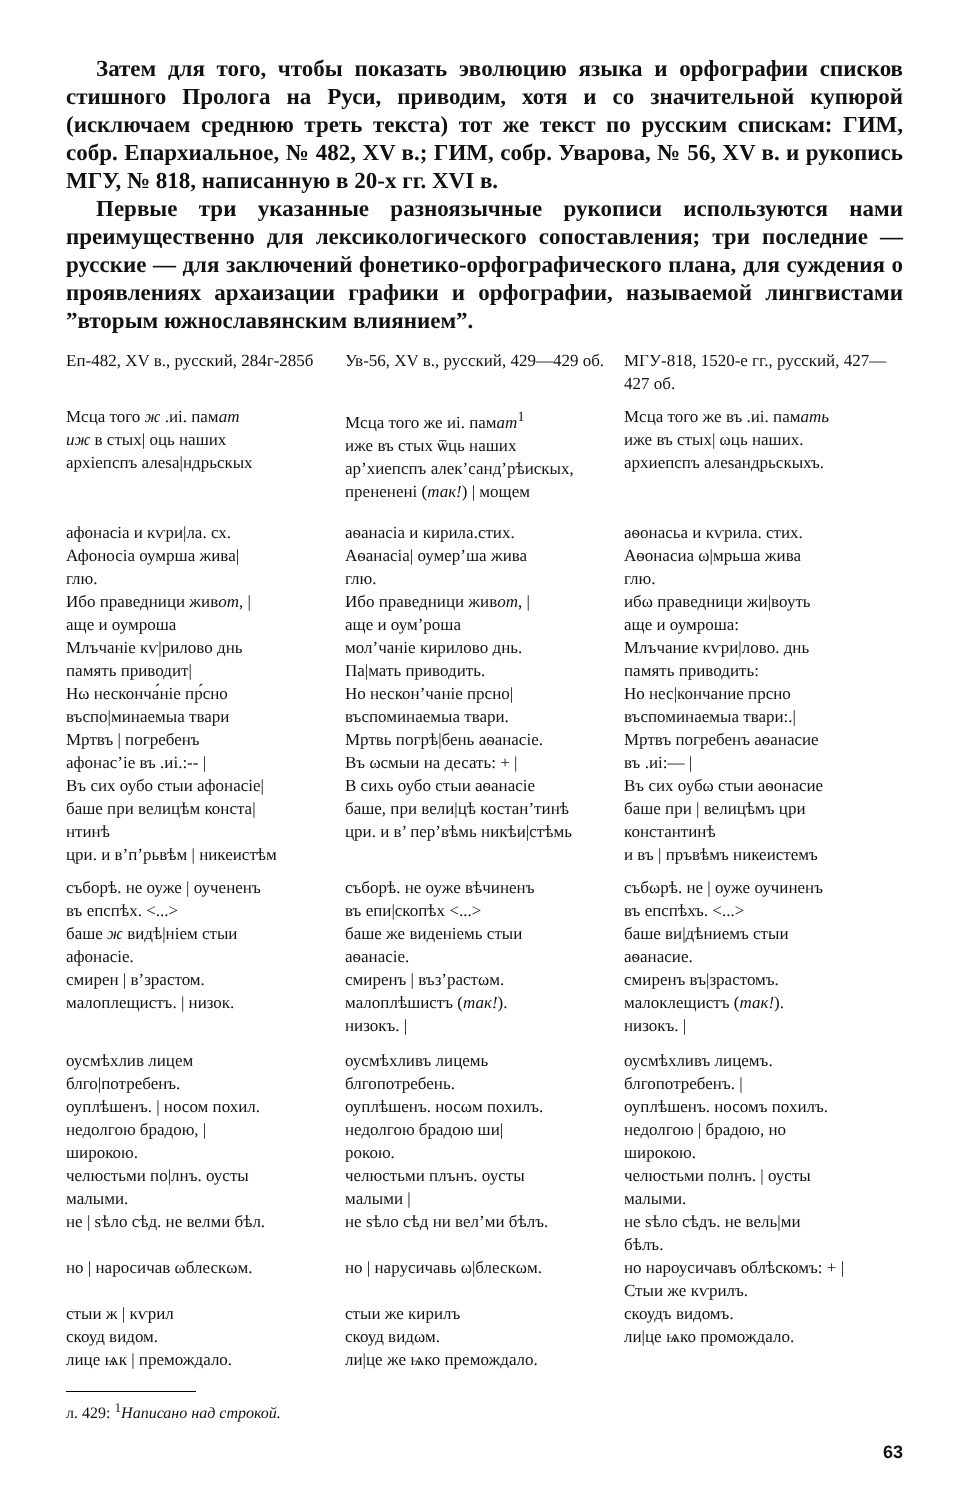Затем для того, чтобы показать эволюцию языка и орфографии списков стишного Пролога на Руси, приводим, хотя и со значительной купюрой (исключаем среднюю треть текста) тот же текст по русским спискам: ГИМ, собр. Епархиальное, № 482, XV в.; ГИМ, собр. Уварова, № 56, XV в. и рукопись МГУ, № 818, написанную в 20-х гг. XVI в.
Первые три указанные разноязычные рукописи используются нами преимущественно для лексикологического сопоставления; три последние — русские — для заключений фонетико-орфографического плана, для суждения о проявлениях архаизации графики и орфографии, называемой лингвистами ”вторым южнославянским влиянием”.
| Еп-482, XV в., русский, 284г-285б | Ув-56, XV в., русский, 429—429 об. | МГУ-818, 1520-е гг., русский, 427—427 об. |
| Мсца того ж .иі. пам ат иж в стых/ оць наших архіепспъ алеѕа/ндрьскых | Мсца того же иі. пам ат<sup>1</sup> иже въ стых ѿць наших ар’хиепспъ алек’санд’рѣиcкых, прененені ( так! ) / мощем | Мсца того же въ .иі. пам ать иже въ стых/ ωць наших. архиепспъ алеѕандрьскыхъ. |
| афонасіа и кѵри/ла. сх. Афоносіа оумрша жива/ глю. Ибо праведници жив от , / аще и оумроша Млъчаніе кѵ/рилово днь память приводит/ Нω несконча́ніе пр́сно въспо/минаемыа твари Мртвъ / погребенъ афонас’іе въ .иі.:-- / Въ сих оубо стыи афонасіе/ баше при велицѣм конста/ нтинѣ цри. и в’п’рьвѣм / никеистѣм | аѳанасіа и кирила.стих. Аѳанасіа/ оумер’ша жива глю. Ибо праведници жив от , / аще и оум’роша мол’чаніе кирилово днь. Па/мать приводить. Но нескон’чаніе прсно/ въспоминаемыа твари. Мртвь погрѣ/бень аѳанасіе. Въ ωсмыи на десать: + / В сихь оубо стыи аѳанасіе баше, при вели/цѣ костан’тинѣ цри. и в’ пер’вѣмь никѣи/стѣмь | аѳонасьа и кѵрила. стих. Аѳонасиа ω/мрьша жива глю. ибω праведници жи/воуть аще и оумроша: Млъчание кѵри/лово. днь память приводить: Но нес/кончание прсно въспоминаемыа твари:./ Мртвъ погребенъ аѳанасие въ .иі:— / Въ сих оубω стыи аѳонасие баше при / велицѣмъ цри константинѣ и въ / пръвѣмъ никеистемъ |
| съборѣ. не оуже / оучененъ въ епспѣх. <...> баше ж видѣ/ніем стыи афонасіе. смирен / в’зрастом. малоплещистъ. / низок. | съборѣ. не оуже вѣчиненъ въ епи/скопѣх <...> баше же виденіемь стыи аѳанасіе. смиренъ / въз’растωм. малоплѣшистъ ( так! ). низокъ. / | събωрѣ. не / оуже оучиненъ въ епспѣхъ. <...> баше ви/дѣниемъ стыи аѳанасие. смиренъ въ/зрастомъ. малоклещистъ ( так! ). низокъ. / |
| оусмѣхлив лицем блго/потребенъ. оуплѣшенъ. / носом похил. недолгою брадою, / широкою. челюстьми по/лнъ. оусты малыми. не / ѕѣло сѣд. не велми бѣл. но / наросичав ωблескωм. стыи ж / кѵрил скоуд видом. лице ѩк / премождало. | оусмѣхливъ лицемь блгопотребень. оуплѣшенъ. носωм похилъ. недолгою брадою ши/ рокою. челюстьми плънъ. оусты малыми / не ѕѣло сѣд ни вел’ми бѣлъ. но / нарусичавь ω/блескωм. стыи же кирилъ скоуд видωм. ли/це же ѩко премождало. | оусмѣхливъ лицемъ. блгопотребенъ. / оуплѣшенъ. носомъ похилъ. недолгою / брадою, но широкою. челюстьми полнъ. / оусты малыми. не ѕѣло сѣдъ. не вель/ми бѣлъ. но нароусичавъ облѣскомъ: + / Стыи же кѵрилъ. скоудъ видомъ. ли/це ѩко промождало. |
л. 429: <sup>1</sup>Написано над строкой.
63